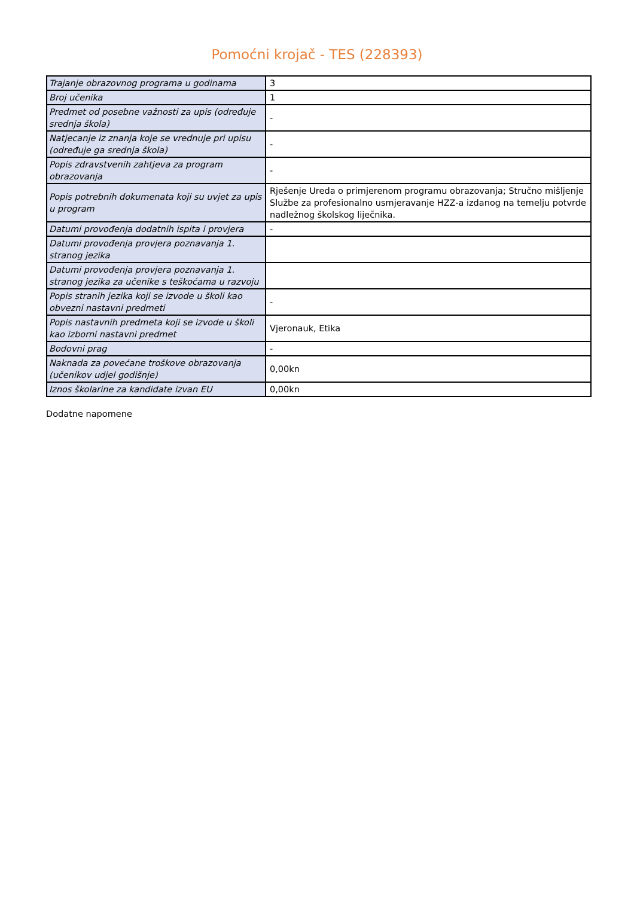Pomoćni krojač - TES (228393)
| Trajanje obrazovnog programa u godinama | 3 |
| Broj učenika | 1 |
| Predmet od posebne važnosti za upis (određuje srednja škola) | - |
| Natjecanje iz znanja koje se vrednuje pri upisu (određuje ga srednja škola) | - |
| Popis zdravstvenih zahtjeva za program obrazovanja | - |
| Popis potrebnih dokumenata koji su uvjet za upis u program | Rješenje Ureda o primjerenom programu obrazovanja; Stručno mišljenje Službe za profesionalno usmjeravanje HZZ-a izdanog na temelju potvrde nadležnog školskog liječnika. |
| Datumi provođenja dodatnih ispita i provjera | - |
| Datumi provođenja provjera poznavanja 1. stranog jezika | |
| Datumi provođenja provjera poznavanja 1. stranog jezika za učenike s teškoćama u razvoju | |
| Popis stranih jezika koji se izvode u školi kao obvezni nastavni predmeti | - |
| Popis nastavnih predmeta koji se izvode u školi kao izborni nastavni predmet | Vjeronauk, Etika |
| Bodovni prag | - |
| Naknada za povećane troškove obrazovanja (učenikov udjel godišnje) | 0,00kn |
| Iznos školarine za kandidate izvan EU | 0,00kn |
Dodatne napomene